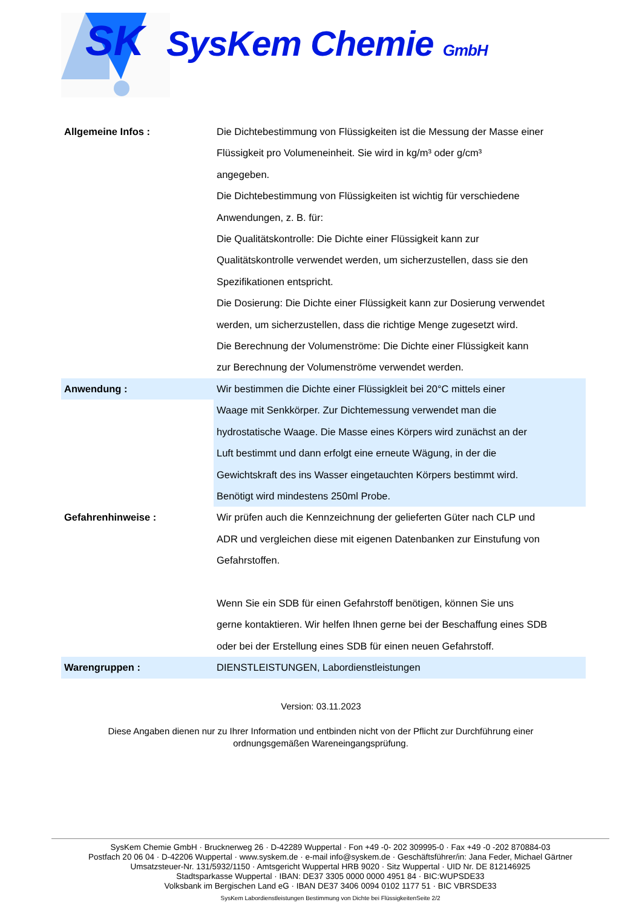SK
SysKem Chemie GmbH
| Allgemeine Infos : | Die Dichtebestimmung von Flüssigkeiten ist die Messung der Masse einer Flüssigkeit pro Volumeneinheit. Sie wird in kg/m³ oder g/cm³ angegeben. Die Dichtebestimmung von Flüssigkeiten ist wichtig für verschiedene Anwendungen, z. B. für: Die Qualitätskontrolle: Die Dichte einer Flüssigkeit kann zur Qualitätskontrolle verwendet werden, um sicherzustellen, dass sie den Spezifikationen entspricht. Die Dosierung: Die Dichte einer Flüssigkeit kann zur Dosierung verwendet werden, um sicherzustellen, dass die richtige Menge zugesetzt wird. Die Berechnung der Volumenströme: Die Dichte einer Flüssigkeit kann zur Berechnung der Volumenströme verwendet werden. |
| Anwendung : | Wir bestimmen die Dichte einer Flüssigkleit bei 20°C mittels einer Waage mit Senkkörper. Zur Dichtemessung verwendet man die hydrostatische Waage. Die Masse eines Körpers wird zunächst an der Luft bestimmt und dann erfolgt eine erneute Wägung, in der die Gewichtskraft des ins Wasser eingetauchten Körpers bestimmt wird. Benötigt wird mindestens 250ml Probe. |
| Gefahrenhinweise : | Wir prüfen auch die Kennzeichnung der gelieferten Güter nach CLP und ADR und vergleichen diese mit eigenen Datenbanken zur Einstufung von Gefahrstoffen. Wenn Sie ein SDB für einen Gefahrstoff benötigen, können Sie uns gerne kontaktieren. Wir helfen Ihnen gerne bei der Beschaffung eines SDB oder bei der Erstellung eines SDB für einen neuen Gefahrstoff. |
| Warengruppen : | DIENSTLEISTUNGEN, Labordienstleistungen |
Version: 03.11.2023
Diese Angaben dienen nur zu Ihrer Information und entbinden nicht von der Pflicht zur Durchführung einer ordnungsgemäßen Wareneingangsprüfung.
SysKem Chemie GmbH · Brucknerweg 26 · D-42289 Wuppertal · Fon +49 -0- 202 309995-0 · Fax +49 -0 -202 870884-03
Postfach 20 06 04 · D-42206 Wuppertal · www.syskem.de · e-mail info@syskem.de · Geschäftsführer/in: Jana Feder, Michael Gärtner
Umsatzsteuer-Nr. 131/5932/1150 · Amtsgericht Wuppertal HRB 9020 · Sitz Wuppertal · UID Nr. DE 812146925
Stadtsparkasse Wuppertal · IBAN: DE37 3305 0000 0000 4951 84 · BIC:WUPSDE33
Volksbank im Bergischen Land eG · IBAN DE37 3406 0094 0102 1177 51 · BIC VBRSDE33
SysKem Labordienstleistungen Bestimmung von Dichte bei FlüssigkeitenSeite 2/2